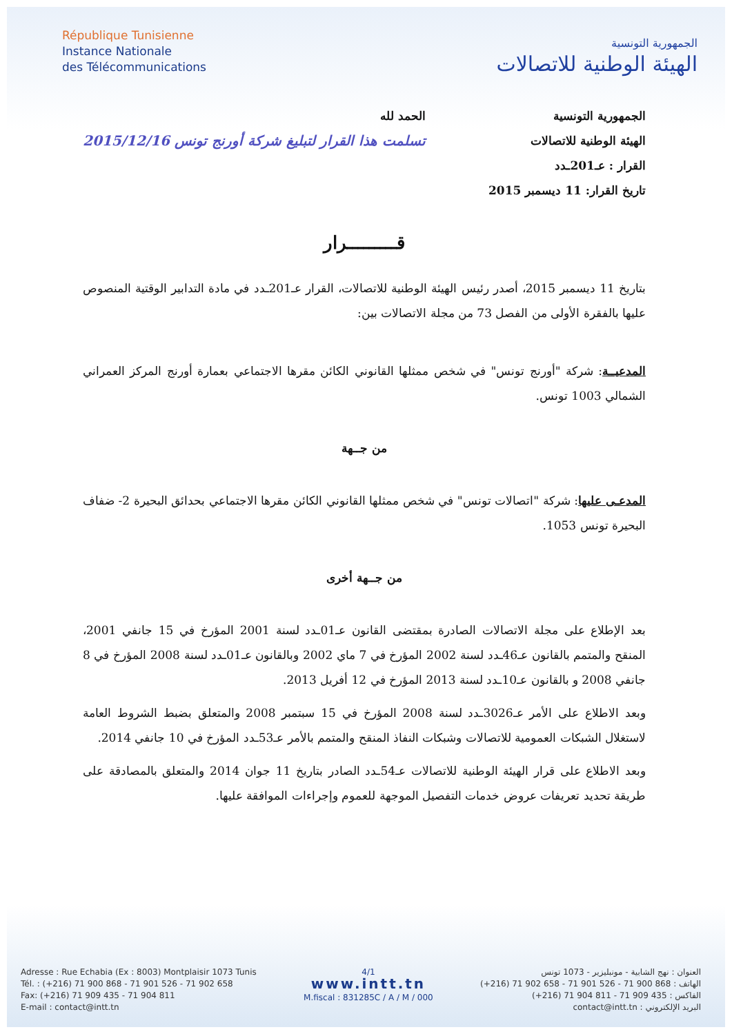République Tunisienne
Instance Nationale
des Télécommunications
الجمهورية التونسية
الهيئة الوطنية للاتصالات
الجمهورية التونسية
الهيئة الوطنية للاتصالات
القرار : عـ201ـدد
تاريخ القرار: 11 ديسمبر 2015
الحمد لله
تسلمت هذا القرار لتبليغ شركة أورنج تونس 2015/12/16
قـــــــــرار
بتاريخ 11 ديسمبر 2015، أصدر رئيس الهيئة الوطنية للاتصالات، القرار عـ201ـدد في مادة التدابير الوقتية المنصوص عليها بالفقرة الأولى من الفصل 73 من مجلة الاتصالات بين:
المدعيــة: شركة "أورنج تونس" في شخص ممثلها القانوني الكائن مقرها الاجتماعي بعمارة أورنج المركز العمراني الشمالي 1003 تونس.
من جــهة
المدعـى عليها: شركة "اتصالات تونس" في شخص ممثلها القانوني الكائن مقرها الاجتماعي بحدائق البحيرة 2- ضفاف البحيرة تونس 1053.
من جــهة أخرى
بعد الإطلاع على مجلة الاتصالات الصادرة بمقتضى القانون عـ01ـدد لسنة 2001 المؤرخ في 15 جانفي 2001، المنقح والمتمم بالقانون عـ46ـدد لسنة 2002 المؤرخ في 7 ماي 2002 وبالقانون عـ01ـدد لسنة 2008 المؤرخ في 8 جانفي 2008 و بالقانون عـ10ـدد لسنة 2013 المؤرخ في 12 أفريل 2013.
وبعد الاطلاع على الأمر عـ3026ـدد لسنة 2008 المؤرخ في 15 سبتمبر 2008 والمتعلق بضبط الشروط العامة لاستغلال الشبكات العمومية للاتصالات وشبكات النفاذ المنقح والمتمم بالأمر عـ53ـدد المؤرخ في 10 جانفي 2014.
وبعد الاطلاع على قرار الهيئة الوطنية للاتصالات عـ54ـدد الصادر بتاريخ 11 جوان 2014 والمتعلق بالمصادقة على طريقة تحديد تعريفات عروض خدمات التفصيل الموجهة للعموم وإجراءات الموافقة عليها.
Adresse : Rue Echabia (Ex : 8003) Montplaisir 1073 Tunis
Tél. : (+216) 71 900 868 - 71 901 526 - 71 902 658
Fax: (+216) 71 909 435 - 71 904 811
E-mail : contact@intt.tn
4/1
www.intt.tn
M.fiscal : 831285C / A / M / 000
العنوان : نهج الشابية - مونبليزير - 1073 تونس
الهاتف : 868 900 71 - 526 901 71 - 658 902 71 (216+)
الفاكس : 435 909 71 - 811 904 71 (216+)
البريد الإلكتروني : contact@intt.tn